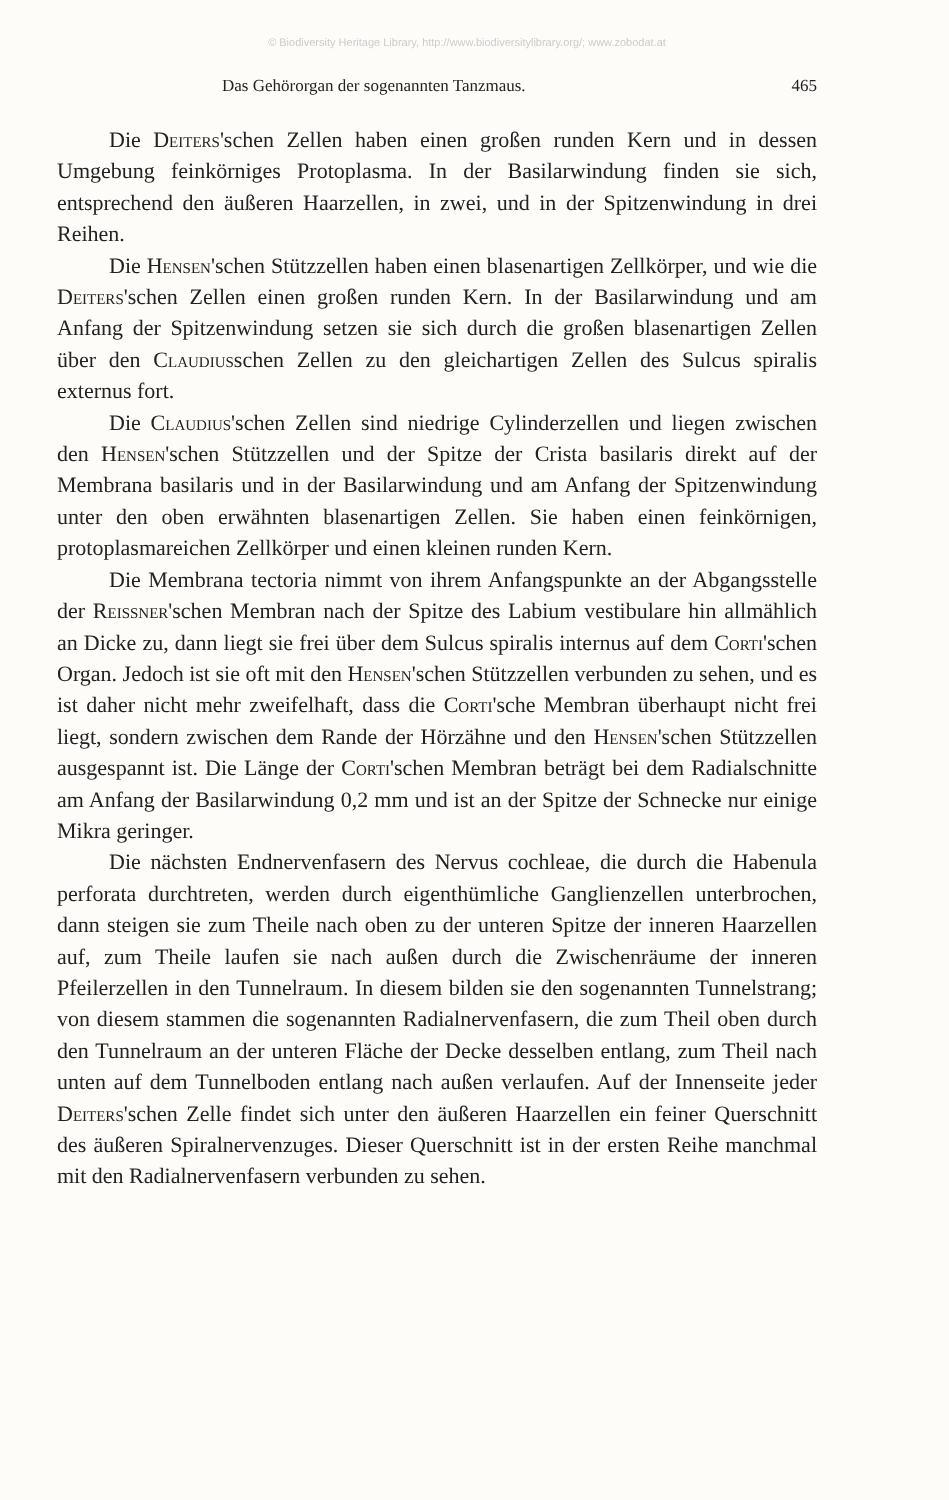© Biodiversity Heritage Library, http://www.biodiversitylibrary.org/; www.zobodat.at
Das Gehörorgan der sogenannten Tanzmaus. 465
Die Deiters'schen Zellen haben einen großen runden Kern und in dessen Umgebung feinkörniges Protoplasma. In der Basilarwindung finden sie sich, entsprechend den äußeren Haarzellen, in zwei, und in der Spitzenwindung in drei Reihen.
Die Hensen'schen Stützzellen haben einen blasenartigen Zellkörper, und wie die Deiters'schen Zellen einen großen runden Kern. In der Basilarwindung und am Anfang der Spitzenwindung setzen sie sich durch die großen blasenartigen Zellen über den Claudiusschen Zellen zu den gleichartigen Zellen des Sulcus spiralis externus fort.
Die Claudius'schen Zellen sind niedrige Cylinderzellen und liegen zwischen den Hensen'schen Stützzellen und der Spitze der Crista basilaris direkt auf der Membrana basilaris und in der Basilarwindung und am Anfang der Spitzenwindung unter den oben erwähnten blasenartigen Zellen. Sie haben einen feinkörnigen, protoplasmareichen Zellkörper und einen kleinen runden Kern.
Die Membrana tectoria nimmt von ihrem Anfangspunkte an der Abgangsstelle der Reissner'schen Membran nach der Spitze des Labium vestibulare hin allmählich an Dicke zu, dann liegt sie frei über dem Sulcus spiralis internus auf dem Corti'schen Organ. Jedoch ist sie oft mit den Hensen'schen Stützzellen verbunden zu sehen, und es ist daher nicht mehr zweifelhaft, dass die Corti'sche Membran überhaupt nicht frei liegt, sondern zwischen dem Rande der Hörzähne und den Hensen'schen Stützzellen ausgespannt ist. Die Länge der Corti'schen Membran beträgt bei dem Radialschnitte am Anfang der Basilarwindung 0,2 mm und ist an der Spitze der Schnecke nur einige Mikra geringer.
Die nächsten Endnervenfasern des Nervus cochleae, die durch die Habenula perforata durchtreten, werden durch eigenthümliche Ganglienzellen unterbrochen, dann steigen sie zum Theile nach oben zu der unteren Spitze der inneren Haarzellen auf, zum Theile laufen sie nach außen durch die Zwischenräume der inneren Pfeilerzellen in den Tunnelraum. In diesem bilden sie den sogenannten Tunnelstrang; von diesem stammen die sogenannten Radialnervenfasern, die zum Theil oben durch den Tunnelraum an der unteren Fläche der Decke desselben entlang, zum Theil nach unten auf dem Tunnelboden entlang nach außen verlaufen. Auf der Innenseite jeder Deiters'schen Zelle findet sich unter den äußeren Haarzellen ein feiner Querschnitt des äußeren Spiralnervenzuges. Dieser Querschnitt ist in der ersten Reihe manchmal mit den Radialnervenfasern verbunden zu sehen.